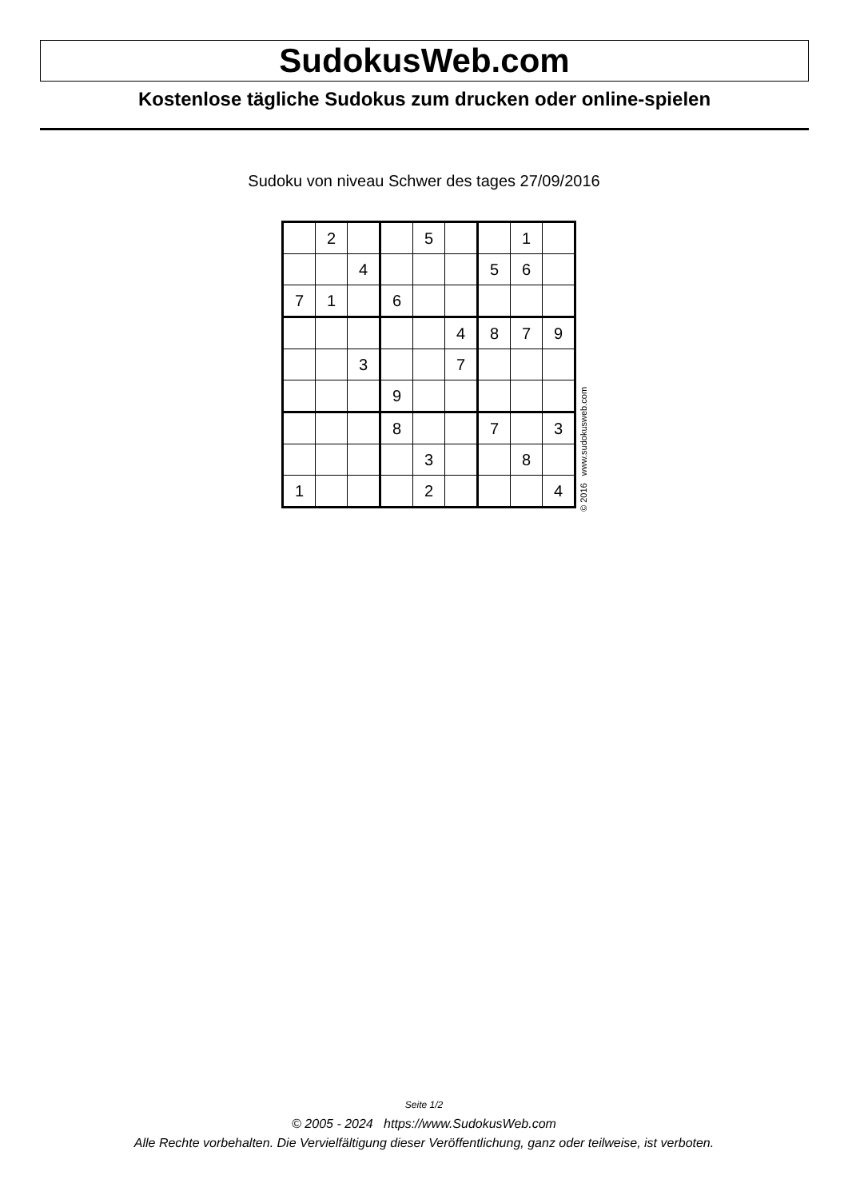SudokusWeb.com
Kostenlose tägliche Sudokus zum drucken oder online-spielen
Sudoku von niveau Schwer des tages 27/09/2016
| | 2 | | | 5 | | | 1 | |
| | | 4 | | | | 5 | 6 | |
| 7 | 1 | | 6 | | | | | |
| | | | | | 4 | 8 | 7 | 9 |
| | | 3 | | | 7 | | | |
| | | | 9 | | | | | |
| | | | 8 | | | 7 | | 3 |
| | | | | 3 | | | 8 | |
| 1 | | | | 2 | | | | 4 |
© 2016 www.sudokusweb.com
Seite 1/2
© 2005 - 2024 https://www.SudokusWeb.com
Alle Rechte vorbehalten. Die Vervielfältigung dieser Veröffentlichung, ganz oder teilweise, ist verboten.